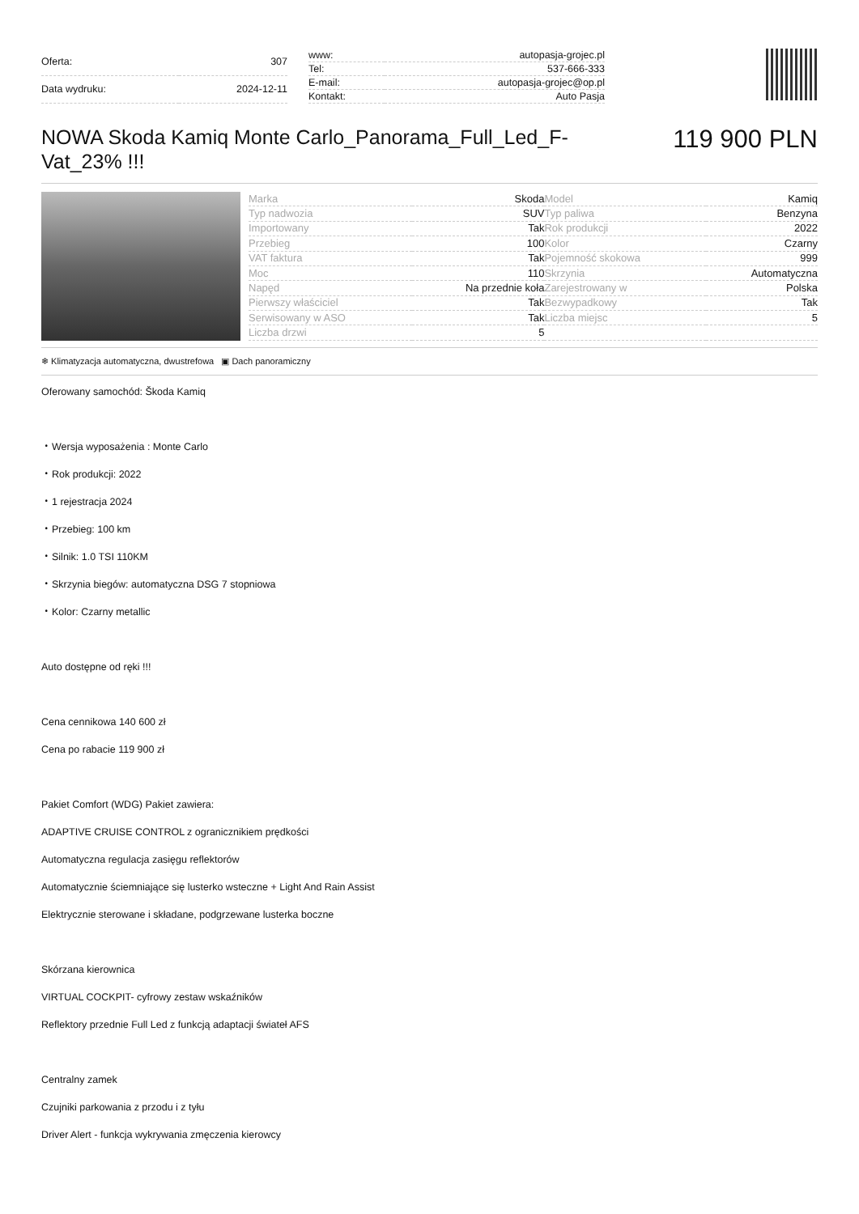| Oferta: | 307 |
| Data wydruku: | 2024-12-11 |
| www: | autopasja-grojec.pl |
| Tel: | 537-666-333 |
| E-mail: | autopasja-grojec@op.pl |
| Kontakt: | Auto Pasja |
NOWA Skoda Kamiq Monte Carlo_Panorama_Full_Led_F-Vat_23% !!!
119 900 PLN
| Marka | Skoda | Model | Kamiq |
| Typ nadwozia | SUV | Typ paliwa | Benzyna |
| Importowany | Tak | Rok produkcji | 2022 |
| Przebieg | 100 | Kolor | Czarny |
| VAT faktura | Tak | Pojemność skokowa | 999 |
| Moc | 110 | Skrzynia | Automatyczna |
| Napęd | Na przednie koła | Zarejestrowany w | Polska |
| Pierwszy właściciel | Tak | Bezwypadkowy | Tak |
| Serwisowany w ASO | Tak | Liczba miejsc | 5 |
| Liczba drzwi | 5 | | |
❄ Klimatyzacja automatyczna, dwustrefowa ▣ Dach panoramiczny
Oferowany samochód: Škoda Kamiq
・Wersja wyposażenia : Monte Carlo
・Rok produkcji: 2022
・1 rejestracja 2024
・Przebieg: 100 km
・Silnik: 1.0 TSI 110KM
・Skrzynia biegów: automatyczna DSG 7 stopniowa
・Kolor: Czarny metallic
Auto dostępne od ręki !!!
Cena cennikowa 140 600 zł
Cena po rabacie 119 900 zł
Pakiet Comfort (WDG) Pakiet zawiera:
ADAPTIVE CRUISE CONTROL z ogranicznikiem prędkości
Automatyczna regulacja zasięgu reflektorów
Automatycznie ściemniające się lusterko wsteczne + Light And Rain Assist
Elektrycznie sterowane i składane, podgrzewane lusterka boczne
Skórzana kierownica
VIRTUAL COCKPIT- cyfrowy zestaw wskaźników
Reflektory przednie Full Led z funkcją adaptacji świateł AFS
Centralny zamek
Czujniki parkowania z przodu i z tyłu
Driver Alert - funkcja wykrywania zmęczenia kierowcy